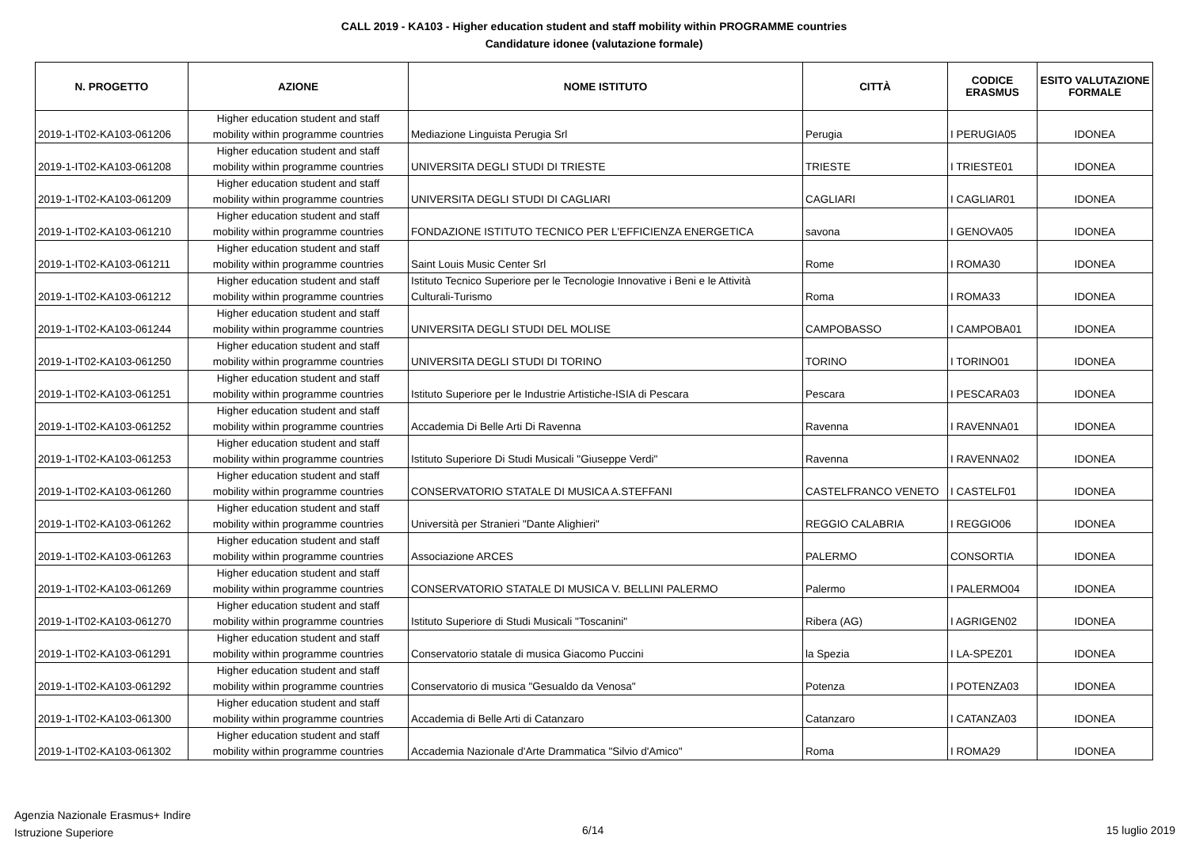CALL 2019 - KA103 - Higher education student and staff mobility within PROGRAMME countries
Candidature idonee (valutazione formale)
| N. PROGETTO | AZIONE | NOME ISTITUTO | CITTÀ | CODICE ERASMUS | ESITO VALUTAZIONE FORMALE |
| --- | --- | --- | --- | --- | --- |
| 2019-1-IT02-KA103-061206 | Higher education student and staff mobility within programme countries | Mediazione Linguista Perugia Srl | Perugia | I PERUGIA05 | IDONEA |
| 2019-1-IT02-KA103-061208 | Higher education student and staff mobility within programme countries | UNIVERSITA DEGLI STUDI DI TRIESTE | TRIESTE | I TRIESTE01 | IDONEA |
| 2019-1-IT02-KA103-061209 | Higher education student and staff mobility within programme countries | UNIVERSITA DEGLI STUDI DI CAGLIARI | CAGLIARI | I CAGLIAR01 | IDONEA |
| 2019-1-IT02-KA103-061210 | Higher education student and staff mobility within programme countries | FONDAZIONE ISTITUTO TECNICO PER L'EFFICIENZA ENERGETICA | savona | I GENOVA05 | IDONEA |
| 2019-1-IT02-KA103-061211 | Higher education student and staff mobility within programme countries | Saint Louis Music Center Srl | Rome | I ROMA30 | IDONEA |
| 2019-1-IT02-KA103-061212 | Higher education student and staff mobility within programme countries | Istituto Tecnico Superiore per le Tecnologie Innovative i Beni e le Attività Culturali-Turismo | Roma | I ROMA33 | IDONEA |
| 2019-1-IT02-KA103-061244 | Higher education student and staff mobility within programme countries | UNIVERSITA DEGLI STUDI DEL MOLISE | CAMPOBASSO | I CAMPOBA01 | IDONEA |
| 2019-1-IT02-KA103-061250 | Higher education student and staff mobility within programme countries | UNIVERSITA DEGLI STUDI DI TORINO | TORINO | I TORINO01 | IDONEA |
| 2019-1-IT02-KA103-061251 | Higher education student and staff mobility within programme countries | Istituto Superiore per le Industrie Artistiche-ISIA di Pescara | Pescara | I PESCARA03 | IDONEA |
| 2019-1-IT02-KA103-061252 | Higher education student and staff mobility within programme countries | Accademia Di Belle Arti Di Ravenna | Ravenna | I RAVENNA01 | IDONEA |
| 2019-1-IT02-KA103-061253 | Higher education student and staff mobility within programme countries | Istituto Superiore Di Studi Musicali "Giuseppe Verdi" | Ravenna | I RAVENNA02 | IDONEA |
| 2019-1-IT02-KA103-061260 | Higher education student and staff mobility within programme countries | CONSERVATORIO STATALE DI MUSICA A.STEFFANI | CASTELFRANCO VENETO | I CASTELF01 | IDONEA |
| 2019-1-IT02-KA103-061262 | Higher education student and staff mobility within programme countries | Università per Stranieri "Dante Alighieri" | REGGIO CALABRIA | I REGGIO06 | IDONEA |
| 2019-1-IT02-KA103-061263 | Higher education student and staff mobility within programme countries | Associazione ARCES | PALERMO | CONSORTIA | IDONEA |
| 2019-1-IT02-KA103-061269 | Higher education student and staff mobility within programme countries | CONSERVATORIO STATALE DI MUSICA V. BELLINI PALERMO | Palermo | I PALERMO04 | IDONEA |
| 2019-1-IT02-KA103-061270 | Higher education student and staff mobility within programme countries | Istituto Superiore di Studi Musicali "Toscanini" | Ribera (AG) | I AGRIGEN02 | IDONEA |
| 2019-1-IT02-KA103-061291 | Higher education student and staff mobility within programme countries | Conservatorio statale di musica Giacomo Puccini | la Spezia | I LA-SPEZ01 | IDONEA |
| 2019-1-IT02-KA103-061292 | Higher education student and staff mobility within programme countries | Conservatorio di musica "Gesualdo da Venosa" | Potenza | I POTENZA03 | IDONEA |
| 2019-1-IT02-KA103-061300 | Higher education student and staff mobility within programme countries | Accademia di Belle Arti di Catanzaro | Catanzaro | I CATANZA03 | IDONEA |
| 2019-1-IT02-KA103-061302 | Higher education student and staff mobility within programme countries | Accademia Nazionale d'Arte Drammatica "Silvio d'Amico" | Roma | I ROMA29 | IDONEA |
Agenzia Nazionale Erasmus+ Indire
Istruzione Superiore
6/14 15 luglio 2019